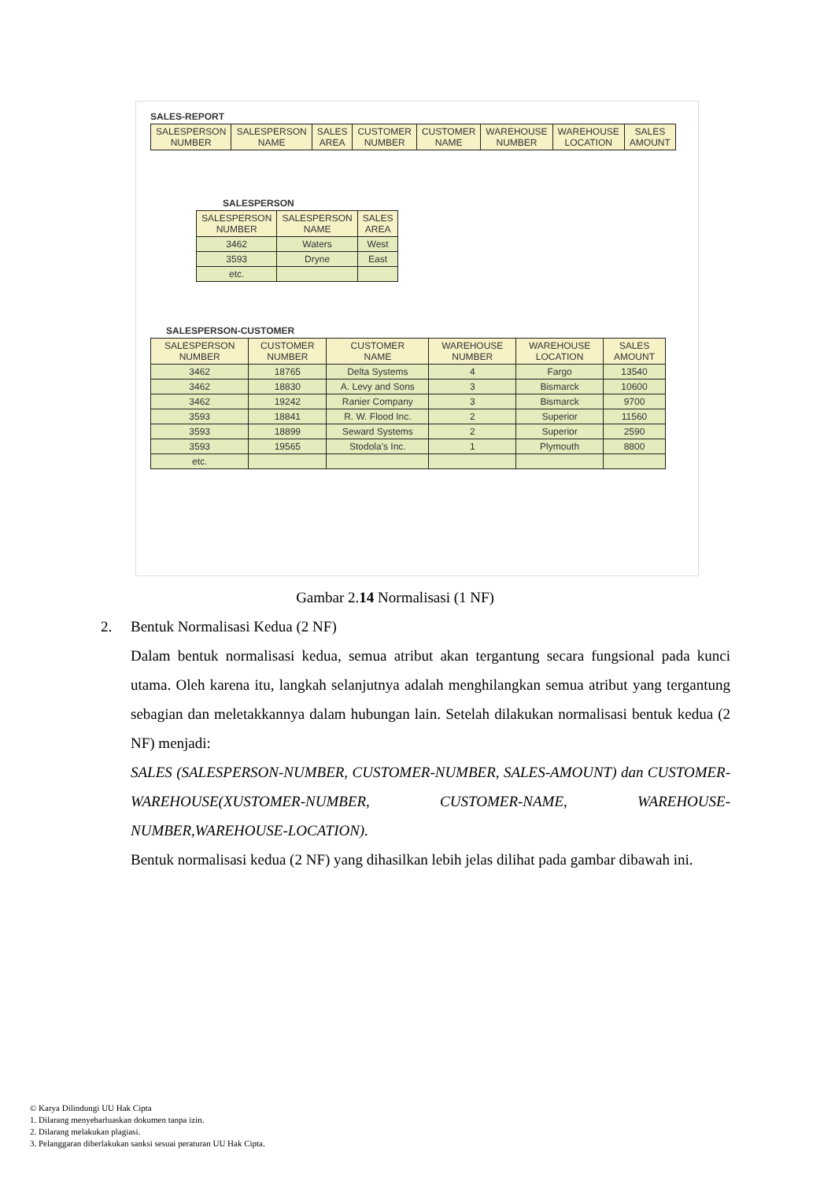SALES-REPORT
| SALESPERSON NUMBER | SALESPERSON NAME | SALES AREA | CUSTOMER NUMBER | CUSTOMER NAME | WAREHOUSE NUMBER | WAREHOUSE LOCATION | SALES AMOUNT |
| --- | --- | --- | --- | --- | --- | --- | --- |
SALESPERSON
| SALESPERSON NUMBER | SALESPERSON NAME | SALES AREA |
| --- | --- | --- |
| 3462 | Waters | West |
| 3593 | Dryne | East |
| etc. | | |
SALESPERSON-CUSTOMER
| SALESPERSON NUMBER | CUSTOMER NUMBER | CUSTOMER NAME | WAREHOUSE NUMBER | WAREHOUSE LOCATION | SALES AMOUNT |
| --- | --- | --- | --- | --- | --- |
| 3462 | 18765 | Delta Systems | 4 | Fargo | 13540 |
| 3462 | 18830 | A. Levy and Sons | 3 | Bismarck | 10600 |
| 3462 | 19242 | Ranier Company | 3 | Bismarck | 9700 |
| 3593 | 18841 | R. W. Flood Inc. | 2 | Superior | 11560 |
| 3593 | 18899 | Seward Systems | 2 | Superior | 2590 |
| 3593 | 19565 | Stodola's Inc. | 1 | Plymouth | 8800 |
| etc. | | | | | |
Gambar 2.14 Normalisasi (1 NF)
2. Bentuk Normalisasi Kedua (2 NF)
Dalam bentuk normalisasi kedua, semua atribut akan tergantung secara fungsional pada kunci utama. Oleh karena itu, langkah selanjutnya adalah menghilangkan semua atribut yang tergantung sebagian dan meletakkannya dalam hubungan lain. Setelah dilakukan normalisasi bentuk kedua (2 NF) menjadi:
SALES (SALESPERSON-NUMBER, CUSTOMER-NUMBER, SALES-AMOUNT) dan CUSTOMER-WAREHOUSE(XUSTOMER-NUMBER, CUSTOMER-NAME, WAREHOUSE-NUMBER,WAREHOUSE-LOCATION).
Bentuk normalisasi kedua (2 NF) yang dihasilkan lebih jelas dilihat pada gambar dibawah ini.
© Karya Dilindungi UU Hak Cipta
1. Dilarang menyebarluaskan dokumen tanpa izin.
2. Dilarang melakukan plagiasi.
3. Pelanggaran diberlakukan sanksi sesuai peraturan UU Hak Cipta.